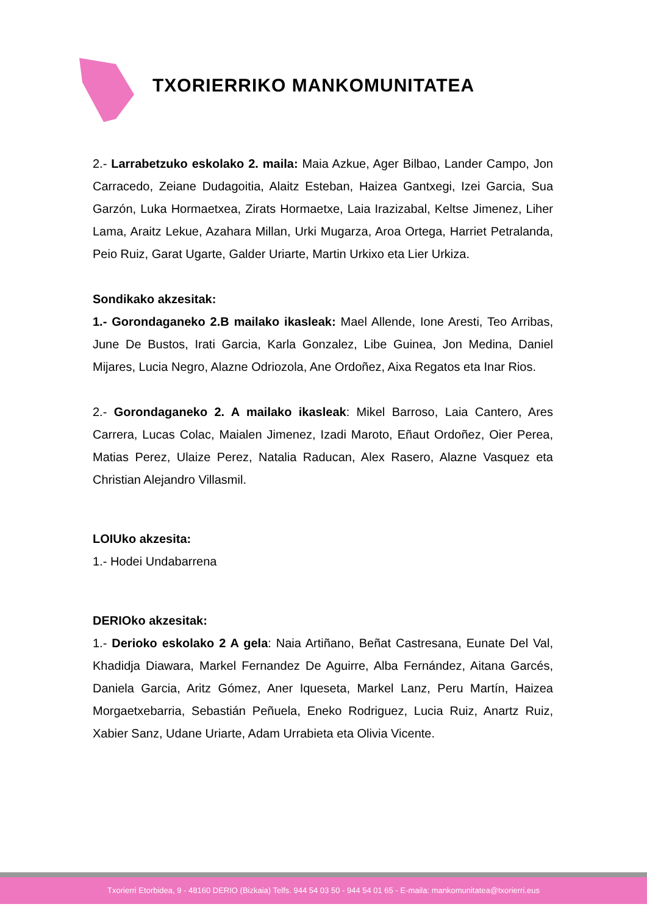TXORIERRIKO MANKOMUNITATEA
2.- Larrabetzuko eskolako 2. maila: Maia Azkue, Ager Bilbao, Lander Campo, Jon Carracedo, Zeiane Dudagoitia, Alaitz Esteban, Haizea Gantxegi, Izei Garcia, Sua Garzón, Luka Hormaetxea, Zirats Hormaetxe, Laia Irazizabal, Keltse Jimenez, Liher Lama, Araitz Lekue, Azahara Millan, Urki Mugarza, Aroa Ortega, Harriet Petralanda, Peio Ruiz, Garat Ugarte, Galder Uriarte, Martin Urkixo eta Lier Urkiza.
Sondikako akzesitak:
1.- Gorondaganeko 2.B mailako ikasleak: Mael Allende, Ione Aresti, Teo Arribas, June De Bustos, Irati Garcia, Karla Gonzalez, Libe Guinea, Jon Medina, Daniel Mijares, Lucia Negro, Alazne Odriozola, Ane Ordoñez, Aixa Regatos eta Inar Rios.
2.- Gorondaganeko 2. A mailako ikasleak: Mikel Barroso, Laia Cantero, Ares Carrera, Lucas Colac, Maialen Jimenez, Izadi Maroto, Eñaut Ordoñez, Oier Perea, Matias Perez, Ulaize Perez, Natalia Raducan, Alex Rasero, Alazne Vasquez eta Christian Alejandro Villasmil.
LOIUko akzesita:
1.- Hodei Undabarrena
DERIOko akzesitak:
1.- Derioko eskolako 2 A gela: Naia Artiñano, Beñat Castresana, Eunate Del Val, Khadidja Diawara, Markel Fernandez De Aguirre, Alba Fernández, Aitana Garcés, Daniela Garcia, Aritz Gómez, Aner Iqueseta, Markel Lanz, Peru Martín, Haizea Morgaetxebarria, Sebastián Peñuela, Eneko Rodriguez, Lucia Ruiz, Anartz Ruiz, Xabier Sanz, Udane Uriarte, Adam Urrabieta eta Olivia Vicente.
Txorierri Etorbidea, 9 - 48160 DERIO (Bizkaia) Telfs. 944 54 03 50 - 944 54 01 65 - E-maila: mankomunitatea@txorierri.eus